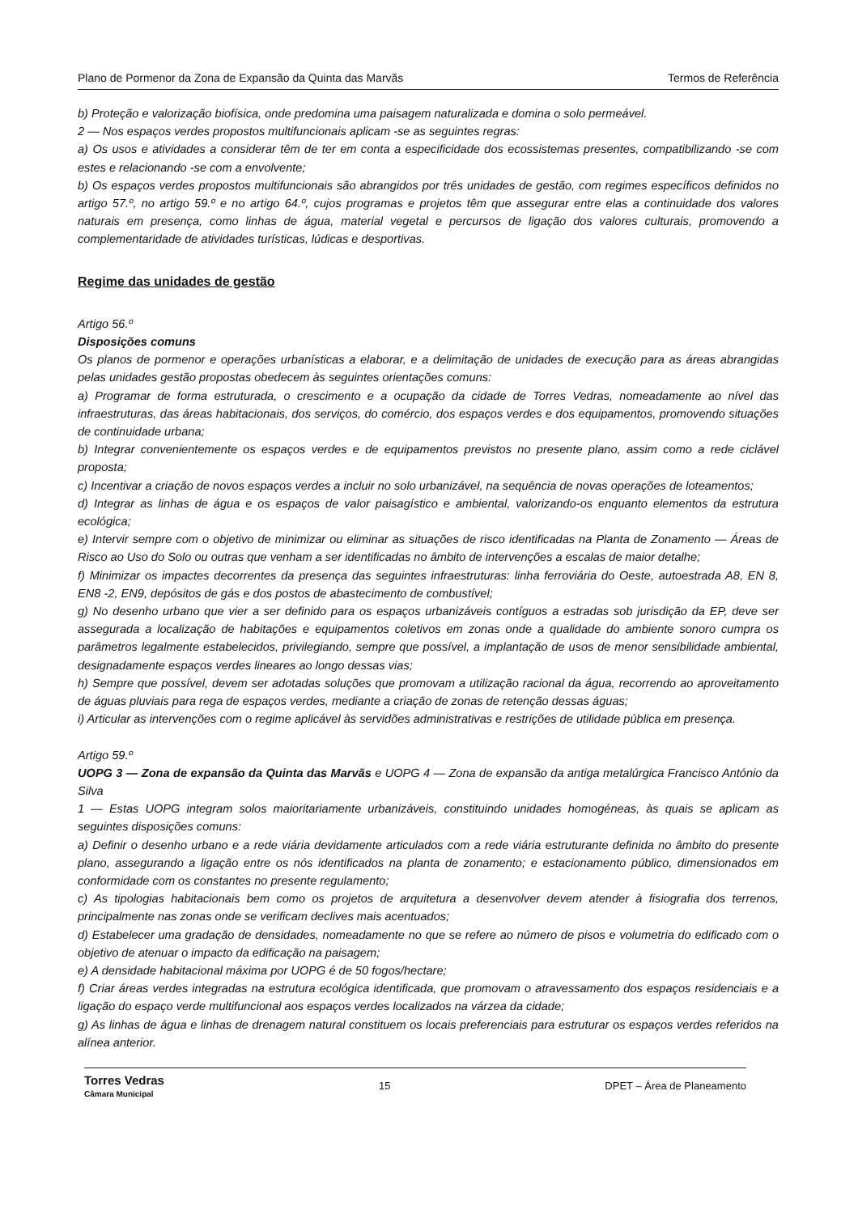Plano de Pormenor da Zona de Expansão da Quinta das Marvãs Termos de Referência
b) Proteção e valorização biofísica, onde predomina uma paisagem naturalizada e domina o solo permeável.
2 — Nos espaços verdes propostos multifuncionais aplicam -se as seguintes regras:
a) Os usos e atividades a considerar têm de ter em conta a especificidade dos ecossistemas presentes, compatibilizando -se com estes e relacionando -se com a envolvente;
b) Os espaços verdes propostos multifuncionais são abrangidos por três unidades de gestão, com regimes específicos definidos no artigo 57.º, no artigo 59.º e no artigo 64.º, cujos programas e projetos têm que assegurar entre elas a continuidade dos valores naturais em presença, como linhas de água, material vegetal e percursos de ligação dos valores culturais, promovendo a complementaridade de atividades turísticas, lúdicas e desportivas.
Regime das unidades de gestão
Artigo 56.º
Disposições comuns
Os planos de pormenor e operações urbanísticas a elaborar, e a delimitação de unidades de execução para as áreas abrangidas pelas unidades gestão propostas obedecem às seguintes orientações comuns:
a) Programar de forma estruturada, o crescimento e a ocupação da cidade de Torres Vedras, nomeadamente ao nível das infraestruturas, das áreas habitacionais, dos serviços, do comércio, dos espaços verdes e dos equipamentos, promovendo situações de continuidade urbana;
b) Integrar convenientemente os espaços verdes e de equipamentos previstos no presente plano, assim como a rede ciclável proposta;
c) Incentivar a criação de novos espaços verdes a incluir no solo urbanizável, na sequência de novas operações de loteamentos;
d) Integrar as linhas de água e os espaços de valor paisagístico e ambiental, valorizando-os enquanto elementos da estrutura ecológica;
e) Intervir sempre com o objetivo de minimizar ou eliminar as situações de risco identificadas na Planta de Zonamento — Áreas de Risco ao Uso do Solo ou outras que venham a ser identificadas no âmbito de intervenções a escalas de maior detalhe;
f) Minimizar os impactes decorrentes da presença das seguintes infraestruturas: linha ferroviária do Oeste, autoestrada A8, EN 8, EN8 -2, EN9, depósitos de gás e dos postos de abastecimento de combustível;
g) No desenho urbano que vier a ser definido para os espaços urbanizáveis contíguos a estradas sob jurisdição da EP, deve ser assegurada a localização de habitações e equipamentos coletivos em zonas onde a qualidade do ambiente sonoro cumpra os parâmetros legalmente estabelecidos, privilegiando, sempre que possível, a implantação de usos de menor sensibilidade ambiental, designadamente espaços verdes lineares ao longo dessas vias;
h) Sempre que possível, devem ser adotadas soluções que promovam a utilização racional da água, recorrendo ao aproveitamento de águas pluviais para rega de espaços verdes, mediante a criação de zonas de retenção dessas águas;
i) Articular as intervenções com o regime aplicável às servidões administrativas e restrições de utilidade pública em presença.
Artigo 59.º
UOPG 3 — Zona de expansão da Quinta das Marvãs e UOPG 4 — Zona de expansão da antiga metalúrgica Francisco António da Silva
1 — Estas UOPG integram solos maioritariamente urbanizáveis, constituindo unidades homogéneas, às quais se aplicam as seguintes disposições comuns:
a) Definir o desenho urbano e a rede viária devidamente articulados com a rede viária estruturante definida no âmbito do presente plano, assegurando a ligação entre os nós identificados na planta de zonamento; e estacionamento público, dimensionados em conformidade com os constantes no presente regulamento;
c) As tipologias habitacionais bem como os projetos de arquitetura a desenvolver devem atender à fisiografia dos terrenos, principalmente nas zonas onde se verificam declives mais acentuados;
d) Estabelecer uma gradação de densidades, nomeadamente no que se refere ao número de pisos e volumetria do edificado com o objetivo de atenuar o impacto da edificação na paisagem;
e) A densidade habitacional máxima por UOPG é de 50 fogos/hectare;
f) Criar áreas verdes integradas na estrutura ecológica identificada, que promovam o atravessamento dos espaços residenciais e a ligação do espaço verde multifuncional aos espaços verdes localizados na várzea da cidade;
g) As linhas de água e linhas de drenagem natural constituem os locais preferenciais para estruturar os espaços verdes referidos na alínea anterior.
Torres Vedras
Câmara Municipal
15 DPET – Área de Planeamento